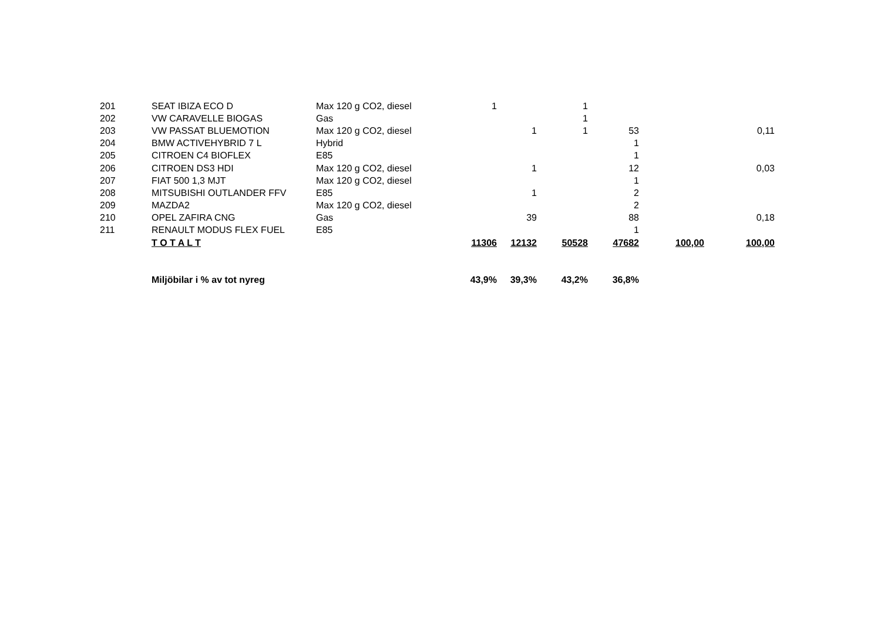| 201 | SEAT IBIZA ECO D | Max 120 g CO2, diesel | 1 | | 1 | | | |
| 202 | VW CARAVELLE BIOGAS | Gas | | | 1 | | | |
| 203 | VW PASSAT BLUEMOTION | Max 120 g CO2, diesel | | 1 | 1 | 53 | | 0,11 |
| 204 | BMW ACTIVEHYBRID 7 L | Hybrid | | | | 1 | | |
| 205 | CITROEN C4 BIOFLEX | E85 | | | | 1 | | |
| 206 | CITROEN DS3 HDI | Max 120 g CO2, diesel | | 1 | | 12 | | 0,03 |
| 207 | FIAT 500 1,3 MJT | Max 120 g CO2, diesel | | | | 1 | | |
| 208 | MITSUBISHI OUTLANDER FFV | E85 | | 1 | | 2 | | |
| 209 | MAZDA2 | Max 120 g CO2, diesel | | | | 2 | | |
| 210 | OPEL ZAFIRA CNG | Gas | | 39 | | 88 | | 0,18 |
| 211 | RENAULT MODUS FLEX FUEL | E85 | | | | 1 | | |
| | T O T A L T | | 11306 | 12132 | 50528 | 47682 | 100,00 | 100,00 |
| | Miljöbilar i % av tot nyreg | | 43,9% | 39,3% | 43,2% | 36,8% | | |